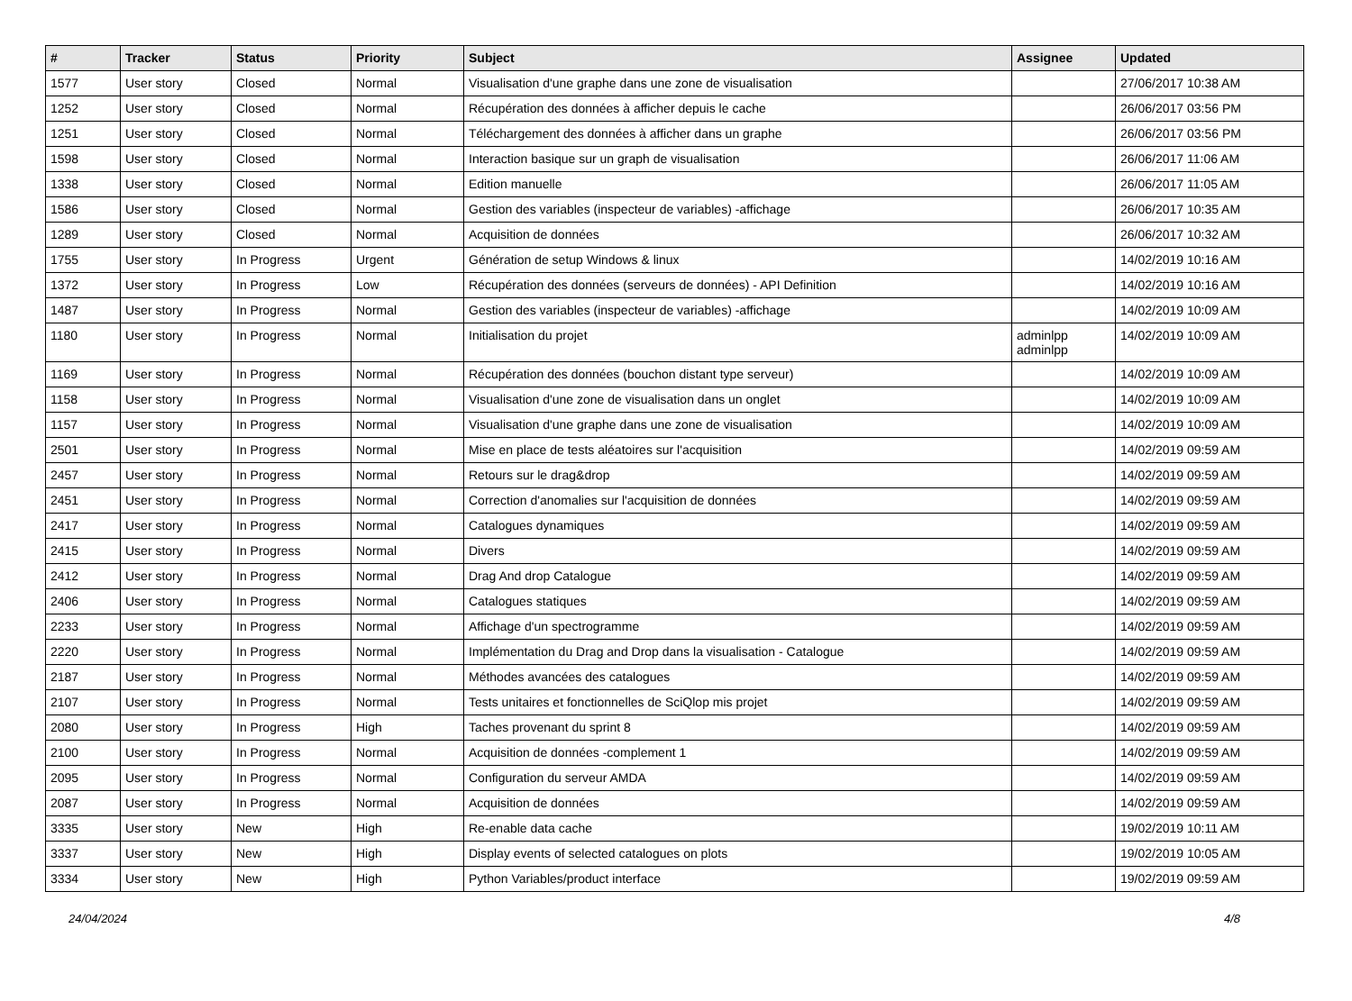| # | Tracker | Status | Priority | Subject | Assignee | Updated |
| --- | --- | --- | --- | --- | --- | --- |
| 1577 | User story | Closed | Normal | Visualisation d'une graphe dans une zone de visualisation | | 27/06/2017 10:38 AM |
| 1252 | User story | Closed | Normal | Récupération des données à afficher depuis le cache | | 26/06/2017 03:56 PM |
| 1251 | User story | Closed | Normal | Téléchargement des données à afficher dans un graphe | | 26/06/2017 03:56 PM |
| 1598 | User story | Closed | Normal | Interaction basique sur un graph de visualisation | | 26/06/2017 11:06 AM |
| 1338 | User story | Closed | Normal | Edition manuelle | | 26/06/2017 11:05 AM |
| 1586 | User story | Closed | Normal | Gestion des variables (inspecteur de variables) -affichage | | 26/06/2017 10:35 AM |
| 1289 | User story | Closed | Normal | Acquisition de données | | 26/06/2017 10:32 AM |
| 1755 | User story | In Progress | Urgent | Génération de setup Windows & linux | | 14/02/2019 10:16 AM |
| 1372 | User story | In Progress | Low | Récupération des données (serveurs de données) - API Definition | | 14/02/2019 10:16 AM |
| 1487 | User story | In Progress | Normal | Gestion des variables (inspecteur de variables) -affichage | | 14/02/2019 10:09 AM |
| 1180 | User story | In Progress | Normal | Initialisation du projet | adminlpp adminlpp | 14/02/2019 10:09 AM |
| 1169 | User story | In Progress | Normal | Récupération des données (bouchon distant type serveur) | | 14/02/2019 10:09 AM |
| 1158 | User story | In Progress | Normal | Visualisation d'une zone de visualisation dans un onglet | | 14/02/2019 10:09 AM |
| 1157 | User story | In Progress | Normal | Visualisation d'une graphe dans une zone de visualisation | | 14/02/2019 10:09 AM |
| 2501 | User story | In Progress | Normal | Mise en place de tests aléatoires sur l'acquisition | | 14/02/2019 09:59 AM |
| 2457 | User story | In Progress | Normal | Retours sur le drag&drop | | 14/02/2019 09:59 AM |
| 2451 | User story | In Progress | Normal | Correction d'anomalies sur l'acquisition de données | | 14/02/2019 09:59 AM |
| 2417 | User story | In Progress | Normal | Catalogues dynamiques | | 14/02/2019 09:59 AM |
| 2415 | User story | In Progress | Normal | Divers | | 14/02/2019 09:59 AM |
| 2412 | User story | In Progress | Normal | Drag And drop Catalogue | | 14/02/2019 09:59 AM |
| 2406 | User story | In Progress | Normal | Catalogues statiques | | 14/02/2019 09:59 AM |
| 2233 | User story | In Progress | Normal | Affichage d'un spectrogramme | | 14/02/2019 09:59 AM |
| 2220 | User story | In Progress | Normal | Implémentation du Drag and Drop dans la visualisation - Catalogue | | 14/02/2019 09:59 AM |
| 2187 | User story | In Progress | Normal | Méthodes avancées des catalogues | | 14/02/2019 09:59 AM |
| 2107 | User story | In Progress | Normal | Tests unitaires et fonctionnelles de SciQlop mis projet | | 14/02/2019 09:59 AM |
| 2080 | User story | In Progress | High | Taches provenant du sprint 8 | | 14/02/2019 09:59 AM |
| 2100 | User story | In Progress | Normal | Acquisition de données -complement 1 | | 14/02/2019 09:59 AM |
| 2095 | User story | In Progress | Normal | Configuration du serveur AMDA | | 14/02/2019 09:59 AM |
| 2087 | User story | In Progress | Normal | Acquisition de données | | 14/02/2019 09:59 AM |
| 3335 | User story | New | High | Re-enable data cache | | 19/02/2019 10:11 AM |
| 3337 | User story | New | High | Display events of selected catalogues on plots | | 19/02/2019 10:05 AM |
| 3334 | User story | New | High | Python Variables/product interface | | 19/02/2019 09:59 AM |
24/04/2024 4/8